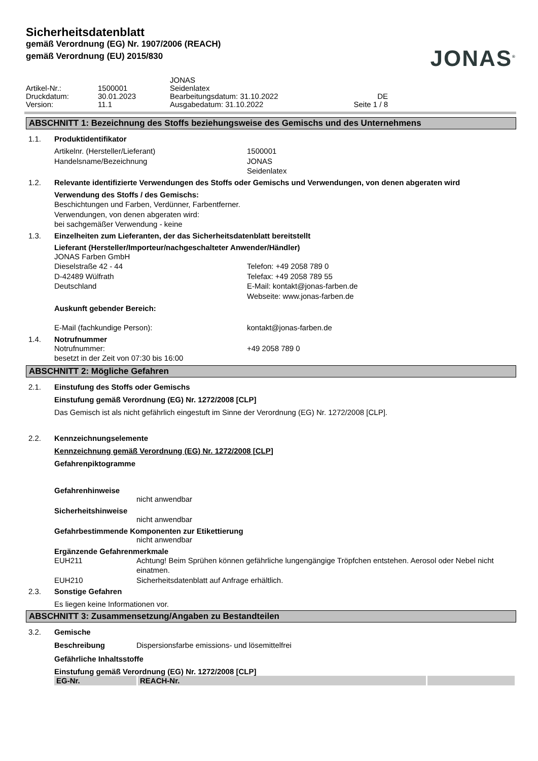Sicherheitsdatenblatt
gemäß Verordnung (EG) Nr. 1907/2006 (REACH)
gemäß Verordnung (EU) 2015/830
JONAS<sup>®</sup>
Artikel-Nr.:
Druckdatum:
Version:
1500001
30.01.2023
11.1
JONAS
Seidenlatex
Bearbeitungsdatum: 31.10.2022
Ausgabedatum: 31.10.2022
DE
Seite 1 / 8
ABSCHNITT 1: Bezeichnung des Stoffs beziehungsweise des Gemischs und des Unternehmens
1.1. Produktidentifikator
Artikelnr. (Hersteller/Lieferant)
Handelsname/Bezeichnung
1500001
JONAS
Seidenlatex
1.2. Relevante identifizierte Verwendungen des Stoffs oder Gemischs und Verwendungen, von denen abgeraten wird
Verwendung des Stoffs / des Gemischs:
Beschichtungen und Farben, Verdünner, Farbentferner.
Verwendungen, von denen abgeraten wird:
bei sachgemäßer Verwendung - keine
1.3. Einzelheiten zum Lieferanten, der das Sicherheitsdatenblatt bereitstellt
Lieferant (Hersteller/Importeur/nachgeschalteter Anwender/Händler)
JONAS Farben GmbH
Dieselstraße 42 - 44
D-42489 Wülfrath
Deutschland
Telefon: +49 2058 789 0
Telefax: +49 2058 789 55
E-Mail: kontakt@jonas-farben.de
Webseite: www.jonas-farben.de
Auskunft gebender Bereich:
E-Mail (fachkundige Person):
kontakt@jonas-farben.de
1.4. Notrufnummer
Notrufnummer:
besetzt in der Zeit von 07:30 bis 16:00
+49 2058 789 0
ABSCHNITT 2: Mögliche Gefahren
2.1. Einstufung des Stoffs oder Gemischs
Einstufung gemäß Verordnung (EG) Nr. 1272/2008 [CLP]
Das Gemisch ist als nicht gefährlich eingestuft im Sinne der Verordnung (EG) Nr. 1272/2008 [CLP].
2.2. Kennzeichnungselemente
Kennzeichnung gemäß Verordnung (EG) Nr. 1272/2008 [CLP]
Gefahrenpiktogramme
Gefahrenhinweise
nicht anwendbar
Sicherheitshinweise
nicht anwendbar
Gefahrbestimmende Komponenten zur Etikettierung
nicht anwendbar
Ergänzende Gefahrenmerkmale
EUH211
Achtung! Beim Sprühen können gefährliche lungengängige Tröpfchen entstehen. Aerosol oder Nebel nicht einatmen.
EUH210
Sicherheitsdatenblatt auf Anfrage erhältlich.
2.3. Sonstige Gefahren
Es liegen keine Informationen vor.
ABSCHNITT 3: Zusammensetzung/Angaben zu Bestandteilen
3.2. Gemische
Beschreibung
Dispersionsfarbe emissions- und lösemittelfrei
Gefährliche Inhaltsstoffe
Einstufung gemäß Verordnung (EG) Nr. 1272/2008 [CLP]
| EG-Nr. | REACH-Nr. | |